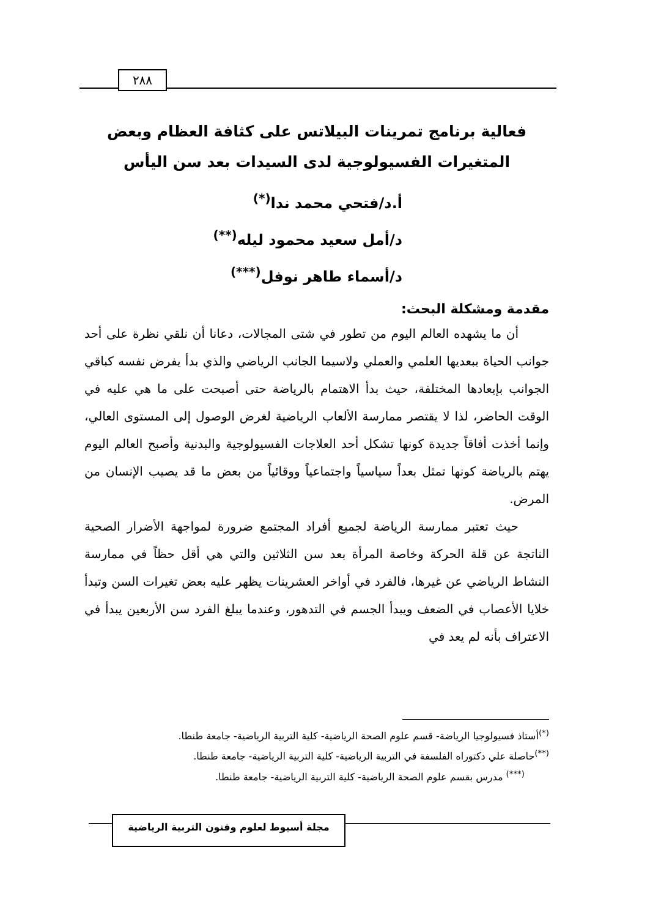٢٨٨
فعالية برنامج تمرينات البيلاتس على كثافة العظام وبعض المتغيرات الفسيولوجية لدى السيدات بعد سن اليأس
أ.د/فتحي محمد ندا<sup>(*)</sup>
د/أمل سعيد محمود ليله<sup>(**)</sup>
د/أسماء طاهر نوفل<sup>(***)</sup>
مقدمة ومشكلة البحث:
أن ما يشهده العالم اليوم من تطور في شتى المجالات، دعانا أن نلقي نظرة على أحد جوانب الحياة ببعديها العلمي والعملي ولاسيما الجانب الرياضي والذي بدأ يفرض نفسه كباقي الجوانب بإبعادها المختلفة، حيث بدأ الاهتمام بالرياضة حتى أصبحت على ما هي عليه في الوقت الحاضر، لذا لا يقتصر ممارسة الألعاب الرياضية لغرض الوصول إلى المستوى العالي، وإنما أخذت أفاقاً جديدة كونها تشكل أحد العلاجات الفسيولوجية والبدنية وأصبح العالم اليوم يهتم بالرياضة كونها تمثل بعداً سياسياً واجتماعياً ووقائياً من بعض ما قد يصيب الإنسان من المرض.
حيث تعتبر ممارسة الرياضة لجميع أفراد المجتمع ضرورة لمواجهة الأضرار الصحية الناتجة عن قلة الحركة وخاصة المرأة بعد سن الثلاثين والتي هي أقل حظاً في ممارسة النشاط الرياضي عن غيرها، فالفرد في أواخر العشرينات يظهر عليه بعض تغيرات السن وتبدأ خلايا الأعصاب في الضعف ويبدأ الجسم في التدهور، وعندما يبلغ الفرد سن الأربعين يبدأ في الاعتراف بأنه لم يعد في
<sup>(*)</sup> أستاذ فسيولوجيا الرياضة- قسم علوم الصحة الرياضية- كلية التربية الرياضية- جامعة طنطا.
<sup>(**)</sup> حاصلة علي دكتوراه الفلسفة في التربية الرياضية- كلية التربية الرياضية- جامعة طنطا.
<sup>(***)</sup> مدرس بقسم علوم الصحة الرياضية- كلية التربية الرياضية- جامعة طنطا.
مجلة أسيوط لعلوم وفنون التربية الرياضية